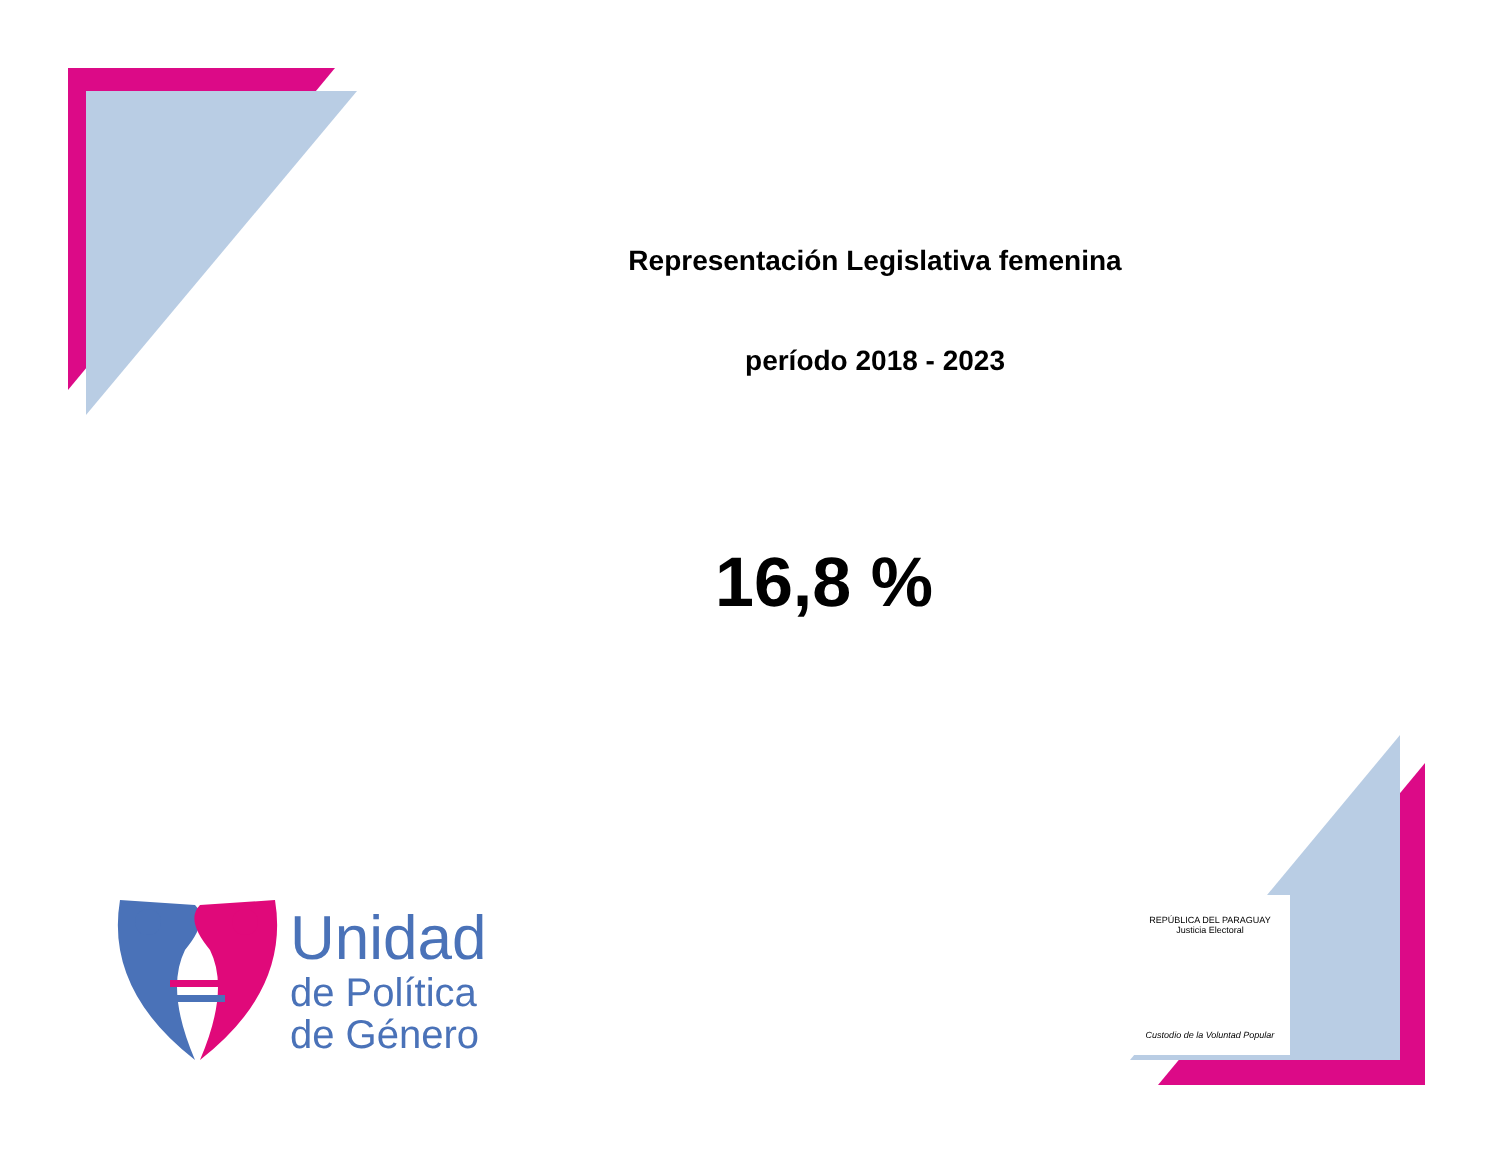Representación Legislativa femenina
período 2018 - 2023
16,8 %
Unidad
de Política
de Género
REPÚBLICA DEL PARAGUAY
Justicia Electoral
Custodio de la Voluntad Popular